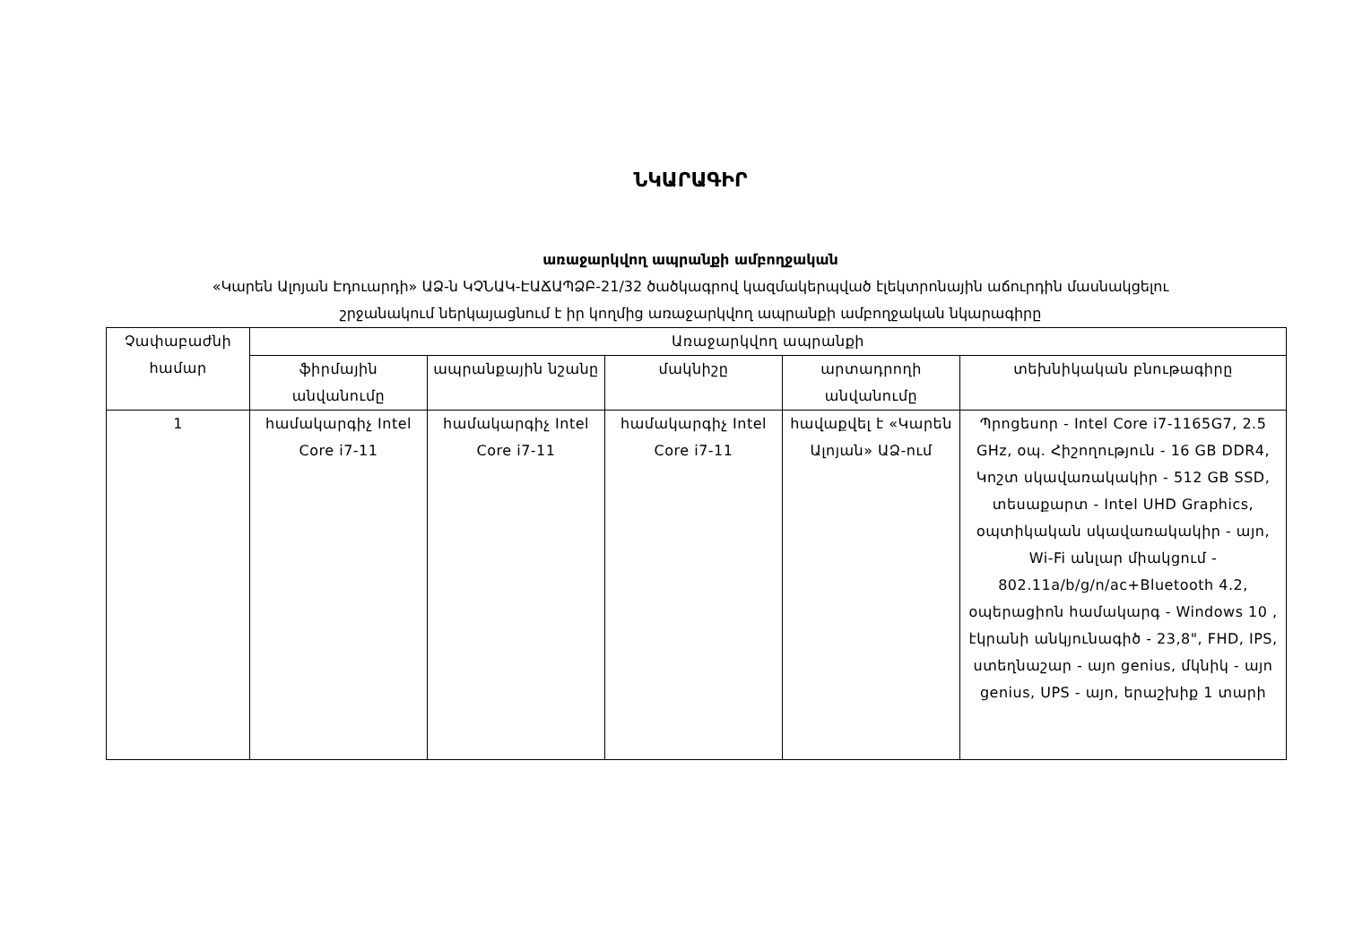ՆԿԱՐԱԳԻՐ
առաջարկվող ապրանքի ամբողջական
«Կարեն Ալոյան Էդուարդի» ԱՁ-ն ԿՉՆԱԿ-ԷԱՃԱՊՁԲ-21/32 ծածկագրով կազմակերպված էլեկտրոնային աճուրդին մասնակցելու
շրջանակում ներկայացնում է իր կողմից առաջարկվող ապրանքի ամբողջական նկարագիրը
| Չափաբաժնի համար | Առաջարկվող ապրանքի | | | | |
| --- | --- | --- | --- | --- | --- |
| | ֆիրմային անվանումը | ապրանքային նշանը | մակնիշը | արտադրողի անվանումը | տեխնիկական բնութագիրը |
| 1 | համակարգիչ Intel Core i7-11 | համակարգիչ Intel Core i7-11 | համակարգիչ Intel Core i7-11 | հավաքվել է «Կարեն Ալոյան» ԱՁ-ում | Պրոցեսոր - Intel Core i7-1165G7, 2.5 GHz, օպ. Հիշողություն - 16 GB DDR4, Կոշտ սկավառակակիր - 512 GB SSD, տեսաքարտ - Intel UHD Graphics, օպտիկական սկավառակակիր - այո, Wi-Fi անլար միակցում - 802.11a/b/g/n/ac+Bluetooth 4.2, օպերացիոն համակարգ - Windows 10 , էկրանի անկյունագիծ - 23,8", FHD, IPS, ստեղնաշար - այո genius, մկնիկ - այո genius, UPS - այո, երաշխիք 1 տարի |